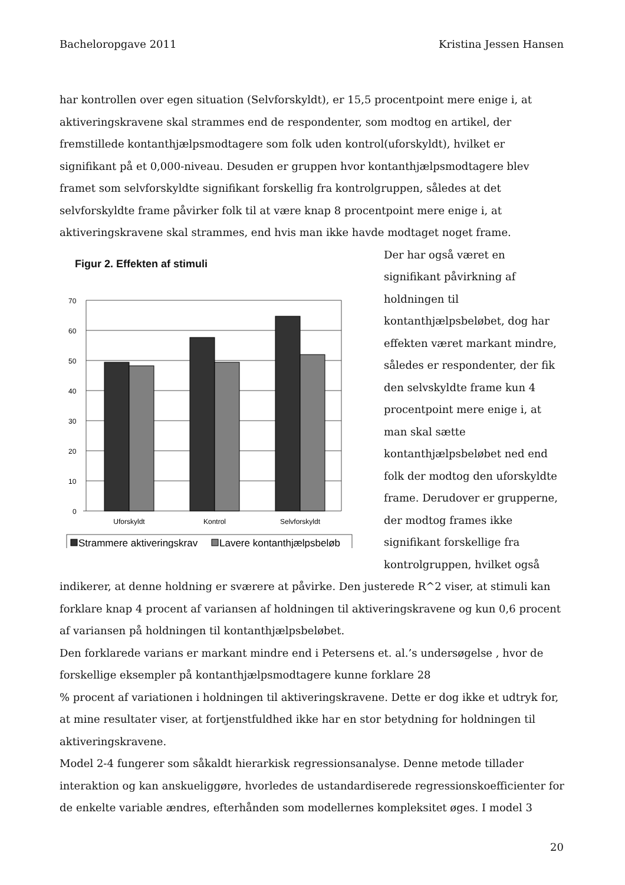Bacheloropgave 2011 Kristina Jessen Hansen
har kontrollen over egen situation (Selvforskyldt), er 15,5 procentpoint mere enige i, at aktiveringskravene skal strammes end de respondenter, som modtog en artikel, der fremstillede kontanthjælpsmodtagere som folk uden kontrol(uforskyldt), hvilket er signifikant på et 0,000-niveau. Desuden er gruppen hvor kontanthjælpsmodtagere blev framet som selvforskyldte signifikant forskellig fra kontrolgruppen, således at det selvforskyldte frame påvirker folk til at være knap 8 procentpoint mere enige i, at aktiveringskravene skal strammes, end hvis man ikke havde modtaget noget frame.
Figur 2. Effekten af stimuli
70
60
50
40
30
20
10
0
Uforskyldt
Kontrol
Selvforskyldt
Strammere aktiveringskrav
Lavere kontanthjælpsbeløb
Der har også været en signifikant påvirkning af holdningen til kontanthjælpsbeløbet, dog har effekten været markant mindre, således er respondenter, der fik den selvskyldte frame kun 4 procentpoint mere enige i, at man skal sætte kontanthjælpsbeløbet ned end folk der modtog den uforskyldte frame. Derudover er grupperne, der modtog frames ikke signifikant forskellige fra kontrolgruppen, hvilket også
indikerer, at denne holdning er sværere at påvirke. Den justerede R^2 viser, at stimuli kan forklare knap 4 procent af variansen af holdningen til aktiveringskravene og kun 0,6 procent af variansen på holdningen til kontanthjælpsbeløbet.
Den forklarede varians er markant mindre end i Petersens et. al.’s undersøgelse , hvor de forskellige eksempler på kontanthjælpsmodtagere kunne forklare 28
% procent af variationen i holdningen til aktiveringskravene. Dette er dog ikke et udtryk for, at mine resultater viser, at fortjenstfuldhed ikke har en stor betydning for holdningen til aktiveringskravene.
Model 2-4 fungerer som såkaldt hierarkisk regressionsanalyse. Denne metode tillader interaktion og kan anskueliggøre, hvorledes de ustandardiserede regressionskoefficienter for de enkelte variable ændres, efterhånden som modellernes kompleksitet øges. I model 3
20